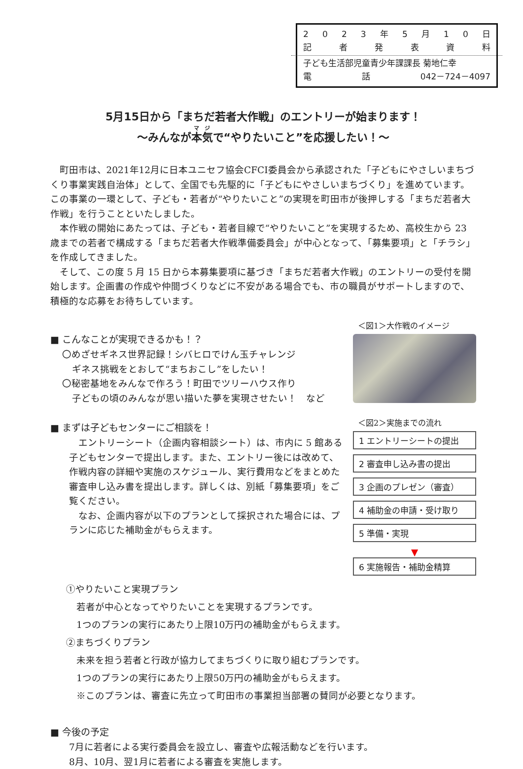2023 年 5 月 10 日
記者発表資料
子ども生活部児童青少年課課長 菊地仁幸
電話 042－724－4097
5月15日から「まちだ若者大作戦」のエントリーが始まります！
～みんなが本気で“やりたいこと”を応援したい！～
町田市は、2021年12月に日本ユニセフ協会CFCI委員会から承認された「子どもにやさしいまちづくり事業実践自治体」として、全国でも先駆的に「子どもにやさしいまちづくり」を進めています。この事業の一環として、子ども・若者が“やりたいこと”の実現を町田市が後押しする「まちだ若者大作戦」を行うことといたしました。
本作戦の開始にあたっては、子ども・若者目線で“やりたいこと”を実現するため、高校生から 23 歳までの若者で構成する「まちだ若者大作戦準備委員会」が中心となって、「募集要項」と「チラシ」を作成してきました。
そして、この度 5 月 15 日から本募集要項に基づき「まちだ若者大作戦」のエントリーの受付を開始します。企画書の作成や仲間づくりなどに不安がある場合でも、市の職員がサポートしますので、積極的な応募をお待ちしています。
■ こんなことが実現できるかも！？
〇めざせギネス世界記録！シバヒロでけん玉チャレンジ
ギネス挑戦をとおして“まちおこし”をしたい！
〇秘密基地をみんなで作ろう！町田でツリーハウス作り
子どもの頃のみんなが思い描いた夢を実現させたい！　など
＜図1＞大作戦のイメージ
■ まずは子どもセンターにご相談を！
エントリーシート（企画内容相談シート）は、市内に 5 館ある子どもセンターで提出します。また、エントリー後には改めて、作戦内容の詳細や実施のスケジュール、実行費用などをまとめた審査申し込み書を提出します。詳しくは、別紙「募集要項」をご覧ください。
なお、企画内容が以下のプランとして採択された場合には、プランに応じた補助金がもらえます。
＜図2＞実施までの流れ
1 エントリーシートの提出
2 審査申し込み書の提出
3 企画のプレゼン（審査）
4 補助金の申請・受け取り
5 準備・実現
▼
6 実施報告・補助金精算
①やりたいこと実現プラン
若者が中心となってやりたいことを実現するプランです。
1つのプランの実行にあたり上限10万円の補助金がもらえます。
②まちづくりプラン
未来を担う若者と行政が協力してまちづくりに取り組むプランです。
1つのプランの実行にあたり上限50万円の補助金がもらえます。
※このプランは、審査に先立って町田市の事業担当部署の賛同が必要となります。
■ 今後の予定
7月に若者による実行委員会を設立し、審査や広報活動などを行います。
8月、10月、翌1月に若者による審査を実施します。